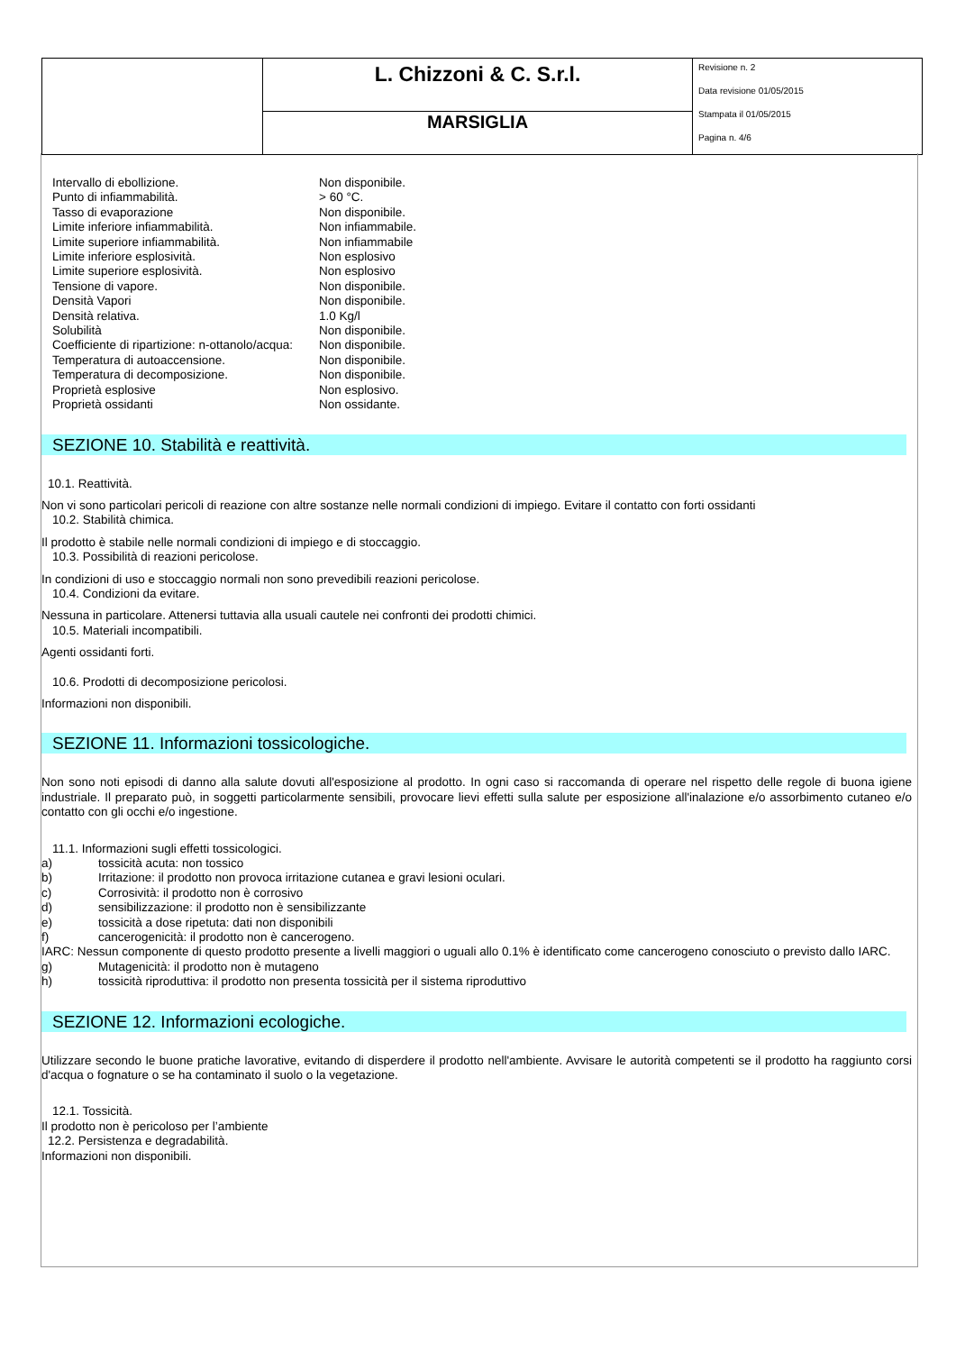| | L. Chizzoni & C. S.r.l. | Revisione n. 2 Data revisione 01/05/2015 Stampata il 01/05/2015 Pagina n. 4/6 |
| | MARSIGLIA | |
| Intervallo di ebollizione. | Non disponibile. |
| Punto di infiammabilità. | > 60 °C. |
| Tasso di evaporazione | Non disponibile. |
| Limite inferiore infiammabilità. | Non infiammabile. |
| Limite superiore infiammabilità. | Non infiammabile |
| Limite inferiore esplosività. | Non esplosivo |
| Limite superiore esplosività. | Non esplosivo |
| Tensione di vapore. | Non disponibile. |
| Densità Vapori | Non disponibile. |
| Densità relativa. | 1.0 Kg/l |
| Solubilità | Non disponibile. |
| Coefficiente di ripartizione: n-ottanolo/acqua: | Non disponibile. |
| Temperatura di autoaccensione. | Non disponibile. |
| Temperatura di decomposizione. | Non disponibile. |
| Proprietà esplosive | Non esplosivo. |
| Proprietà ossidanti | Non ossidante. |
SEZIONE 10. Stabilità e reattività.
10.1. Reattività.
Non vi sono particolari pericoli di reazione con altre sostanze nelle normali condizioni di impiego. Evitare il contatto con forti ossidanti
10.2. Stabilità chimica.
Il prodotto è stabile nelle normali condizioni di impiego e di stoccaggio.
10.3. Possibilità di reazioni pericolose.
In condizioni di uso e stoccaggio normali non sono prevedibili reazioni pericolose.
10.4. Condizioni da evitare.
Nessuna in particolare. Attenersi tuttavia alla usuali cautele nei confronti dei prodotti chimici.
10.5. Materiali incompatibili.
Agenti ossidanti forti.
10.6. Prodotti di decomposizione pericolosi.
Informazioni non disponibili.
SEZIONE 11. Informazioni tossicologiche.
Non sono noti episodi di danno alla salute dovuti all'esposizione al prodotto. In ogni caso si raccomanda di operare nel rispetto delle regole di buona igiene industriale. Il preparato può, in soggetti particolarmente sensibili, provocare lievi effetti sulla salute per esposizione all'inalazione e/o assorbimento cutaneo e/o contatto con gli occhi e/o ingestione.
11.1. Informazioni sugli effetti tossicologici.
a) tossicità acuta: non tossico
b) Irritazione: il prodotto non provoca irritazione cutanea e gravi lesioni oculari.
c) Corrosività: il prodotto non è corrosivo
d) sensibilizzazione: il prodotto non è sensibilizzante
e) tossicità a dose ripetuta: dati non disponibili
f) cancerogenicità: il prodotto non è cancerogeno.
IARC: Nessun componente di questo prodotto presente a livelli maggiori o uguali allo 0.1% è identificato come cancerogeno conosciuto o previsto dallo IARC.
g) Mutagenicità: il prodotto non è mutageno
h) tossicità riproduttiva: il prodotto non presenta tossicità per il sistema riproduttivo
SEZIONE 12. Informazioni ecologiche.
Utilizzare secondo le buone pratiche lavorative, evitando di disperdere il prodotto nell'ambiente. Avvisare le autorità competenti se il prodotto ha raggiunto corsi d'acqua o fognature o se ha contaminato il suolo o la vegetazione.
12.1. Tossicità.
Il prodotto non è pericoloso per l’ambiente
12.2. Persistenza e degradabilità.
Informazioni non disponibili.